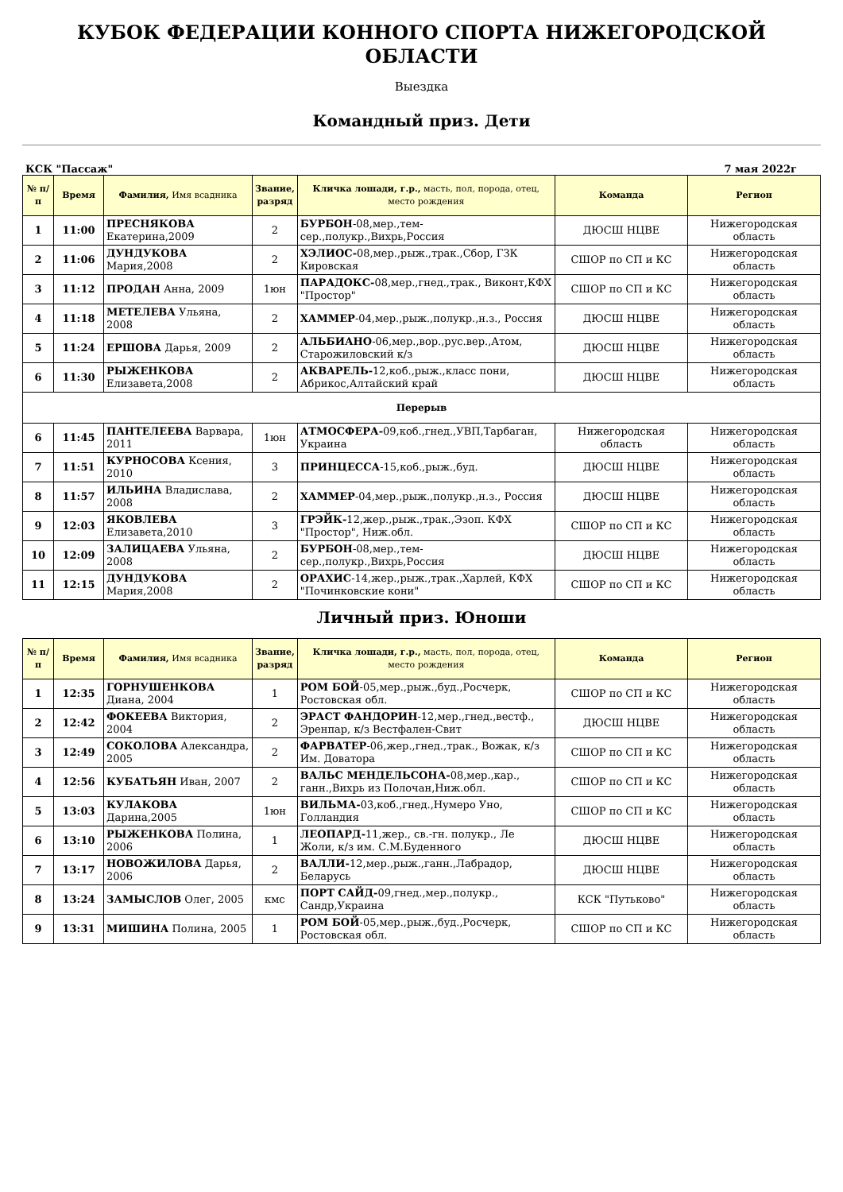КУБОК ФЕДЕРАЦИИ КОННОГО СПОРТА НИЖЕГОРОДСКОЙ ОБЛАСТИ
Выездка
Командный приз. Дети
КСК "Пассаж" 7 мая 2022г
| № п/п | Время | Фамилия, Имя всадника | Звание, разряд | Кличка лошади, г.р., масть, пол, порода, отец, место рождения | Команда | Регион |
| --- | --- | --- | --- | --- | --- | --- |
| 1 | 11:00 | ПРЕСНЯКОВА Екатерина,2009 | 2 | БУРБОН -08,мер.,тем-сер.,полукр.,Вихрь,Россия | ДЮСШ НЦВЕ | Нижегородская область |
| 2 | 11:06 | ДУНДУКОВА Мария,2008 | 2 | ХЭЛИОС- 08,мер.,рыж.,трак.,Сбор, ГЗК Кировская | СШОР по СП и КС | Нижегородская область |
| 3 | 11:12 | ПРОДАН Анна, 2009 | 1юн | ПАРАДОКС- 08,мер.,гнед.,трак., Виконт,КФХ "Простор" | СШОР по СП и КС | Нижегородская область |
| 4 | 11:18 | МЕТЕЛЕВА Ульяна, 2008 | 2 | ХАММЕР -04,мер.,рыж.,полукр.,н.з., Россия | ДЮСШ НЦВЕ | Нижегородская область |
| 5 | 11:24 | ЕРШОВА Дарья, 2009 | 2 | АЛЬБИАНО -06,мер.,вор.,рус.вер.,Атом, Старожиловский к/з | ДЮСШ НЦВЕ | Нижегородская область |
| 6 | 11:30 | РЫЖЕНКОВА Елизавета,2008 | 2 | АКВАРЕЛЬ- 12,коб.,рыж.,класс пони, Абрикос,Алтайский край | ДЮСШ НЦВЕ | Нижегородская область |
| Перерыв | | | | | | |
| 6 | 11:45 | ПАНТЕЛЕЕВА Варвара, 2011 | 1юн | АТМОСФЕРА- 09,коб.,гнед.,УВП,Тарбаган, Украина | Нижегородская область | Нижегородская область |
| 7 | 11:51 | КУРНОСОВА Ксения, 2010 | 3 | ПРИНЦЕССА -15,коб.,рыж.,буд. | ДЮСШ НЦВЕ | Нижегородская область |
| 8 | 11:57 | ИЛЬИНА Владислава, 2008 | 2 | ХАММЕР -04,мер.,рыж.,полукр.,н.з., Россия | ДЮСШ НЦВЕ | Нижегородская область |
| 9 | 12:03 | ЯКОВЛЕВА Елизавета,2010 | 3 | ГРЭЙК- 12,жер.,рыж.,трак.,Эзоп. КФХ "Простор", Ниж.обл. | СШОР по СП и КС | Нижегородская область |
| 10 | 12:09 | ЗАЛИЦАЕВА Ульяна, 2008 | 2 | БУРБОН -08,мер.,тем-сер.,полукр.,Вихрь,Россия | ДЮСШ НЦВЕ | Нижегородская область |
| 11 | 12:15 | ДУНДУКОВА Мария,2008 | 2 | ОРАХИС -14,жер.,рыж.,трак.,Харлей, КФХ "Починковские кони" | СШОР по СП и КС | Нижегородская область |
Личный приз. Юноши
| № п/п | Время | Фамилия, Имя всадника | Звание, разряд | Кличка лошади, г.р., масть, пол, порода, отец, место рождения | Команда | Регион |
| --- | --- | --- | --- | --- | --- | --- |
| 1 | 12:35 | ГОРНУШЕНКОВА Диана, 2004 | 1 | РОМ БОЙ -05,мер.,рыж.,буд.,Росчерк, Ростовская обл. | СШОР по СП и КС | Нижегородская область |
| 2 | 12:42 | ФОКЕЕВА Виктория, 2004 | 2 | ЭРАСТ ФАНДОРИН -12,мер.,гнед.,вестф., Эренпар, к/з Вестфален-Свит | ДЮСШ НЦВЕ | Нижегородская область |
| 3 | 12:49 | СОКОЛОВА Александра, 2005 | 2 | ФАРВАТЕР -06,жер.,гнед.,трак., Вожак, к/з Им. Доватора | СШОР по СП и КС | Нижегородская область |
| 4 | 12:56 | КУБАТЬЯН Иван, 2007 | 2 | ВАЛЬС МЕНДЕЛЬСОНА- 08,мер.,кар., ганн.,Вихрь из Полочан,Ниж.обл. | СШОР по СП и КС | Нижегородская область |
| 5 | 13:03 | КУЛАКОВА Дарина,2005 | 1юн | ВИЛЬМА- 03,коб.,гнед.,Нумеро Уно, Голландия | СШОР по СП и КС | Нижегородская область |
| 6 | 13:10 | РЫЖЕНКОВА Полина, 2006 | 1 | ЛЕОПАРД- 11,жер., св.-гн. полукр., Ле Жоли, к/з им. С.М.Буденного | ДЮСШ НЦВЕ | Нижегородская область |
| 7 | 13:17 | НОВОЖИЛОВА Дарья, 2006 | 2 | ВАЛЛИ- 12,мер.,рыж.,ганн.,Лабрадор, Беларусь | ДЮСШ НЦВЕ | Нижегородская область |
| 8 | 13:24 | ЗАМЫСЛОВ Олег, 2005 | кмс | ПОРТ САЙД- 09,гнед.,мер.,полукр., Сандр,Украина | КСК "Путьково" | Нижегородская область |
| 9 | 13:31 | МИШИНА Полина, 2005 | 1 | РОМ БОЙ -05,мер.,рыж.,буд.,Росчерк, Ростовская обл. | СШОР по СП и КС | Нижегородская область |